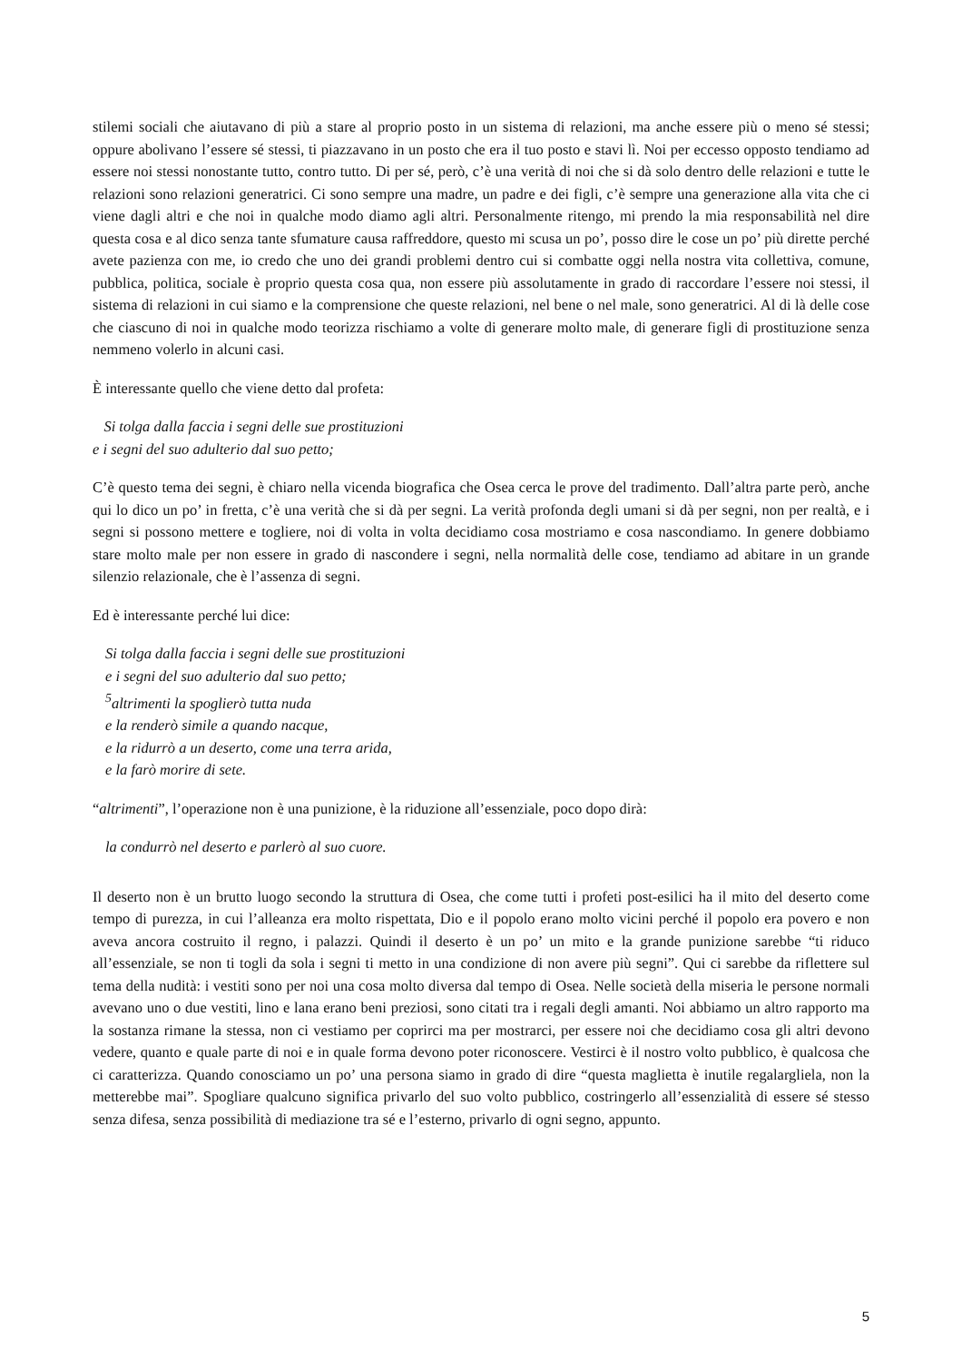stilemi sociali che aiutavano di più a stare al proprio posto in un sistema di relazioni, ma anche essere più o meno sé stessi; oppure abolivano l’essere sé stessi, ti piazzavano in un posto che era il tuo posto e stavi lì. Noi per eccesso opposto tendiamo ad essere noi stessi nonostante tutto, contro tutto. Di per sé, però, c’è una verità di noi che si dà solo dentro delle relazioni e tutte le relazioni sono relazioni generatrici. Ci sono sempre una madre, un padre e dei figli, c’è sempre una generazione alla vita che ci viene dagli altri e che noi in qualche modo diamo agli altri. Personalmente ritengo, mi prendo la mia responsabilità nel dire questa cosa e al dico senza tante sfumature causa raffreddore, questo mi scusa un po’, posso dire le cose un po’ più dirette perché avete pazienza con me, io credo che uno dei grandi problemi dentro cui si combatte oggi nella nostra vita collettiva, comune, pubblica, politica, sociale è proprio questa cosa qua, non essere più assolutamente in grado di raccordare l’essere noi stessi, il sistema di relazioni in cui siamo e la comprensione che queste relazioni, nel bene o nel male, sono generatrici. Al di là delle cose che ciascuno di noi in qualche modo teorizza rischiamo a volte di generare molto male, di generare figli di prostituzione senza nemmeno volerlo in alcuni casi.
È interessante quello che viene detto dal profeta:
Si tolga dalla faccia i segni delle sue prostituzioni
e i segni del suo adulterio dal suo petto;
C’è questo tema dei segni, è chiaro nella vicenda biografica che Osea cerca le prove del tradimento. Dall’altra parte però, anche qui lo dico un po’ in fretta, c’è una verità che si dà per segni. La verità profonda degli umani si dà per segni, non per realtà, e i segni si possono mettere e togliere, noi di volta in volta decidiamo cosa mostriamo e cosa nascondiamo. In genere dobbiamo stare molto male per non essere in grado di nascondere i segni, nella normalità delle cose, tendiamo ad abitare in un grande silenzio relazionale, che è l’assenza di segni.
Ed è interessante perché lui dice:
Si tolga dalla faccia i segni delle sue prostituzioni
e i segni del suo adulterio dal suo petto;
<sup>5</sup> altrimenti la spoglierò tutta nuda
e la renderò simile a quando nacque,
e la ridurrò a un deserto, come una terra arida,
e la farò morire di sete.
“altrimenti”, l’operazione non è una punizione, è la riduzione all’essenziale, poco dopo dirà:
la condurrò nel deserto e parlerò al suo cuore.
Il deserto non è un brutto luogo secondo la struttura di Osea, che come tutti i profeti post-esilici ha il mito del deserto come tempo di purezza, in cui l’alleanza era molto rispettata, Dio e il popolo erano molto vicini perché il popolo era povero e non aveva ancora costruito il regno, i palazzi. Quindi il deserto è un po’ un mito e la grande punizione sarebbe “ti riduco all’essenziale, se non ti togli da sola i segni ti metto in una condizione di non avere più segni”. Qui ci sarebbe da riflettere sul tema della nudità: i vestiti sono per noi una cosa molto diversa dal tempo di Osea. Nelle società della miseria le persone normali avevano uno o due vestiti, lino e lana erano beni preziosi, sono citati tra i regali degli amanti. Noi abbiamo un altro rapporto ma la sostanza rimane la stessa, non ci vestiamo per coprirci ma per mostrarci, per essere noi che decidiamo cosa gli altri devono vedere, quanto e quale parte di noi e in quale forma devono poter riconoscere. Vestirci è il nostro volto pubblico, è qualcosa che ci caratterizza. Quando conosciamo un po’ una persona siamo in grado di dire “questa maglietta è inutile regalargliela, non la metterebbe mai”. Spogliare qualcuno significa privarlo del suo volto pubblico, costringerlo all’essenzialità di essere sé stesso senza difesa, senza possibilità di mediazione tra sé e l’esterno, privarlo di ogni segno, appunto.
5